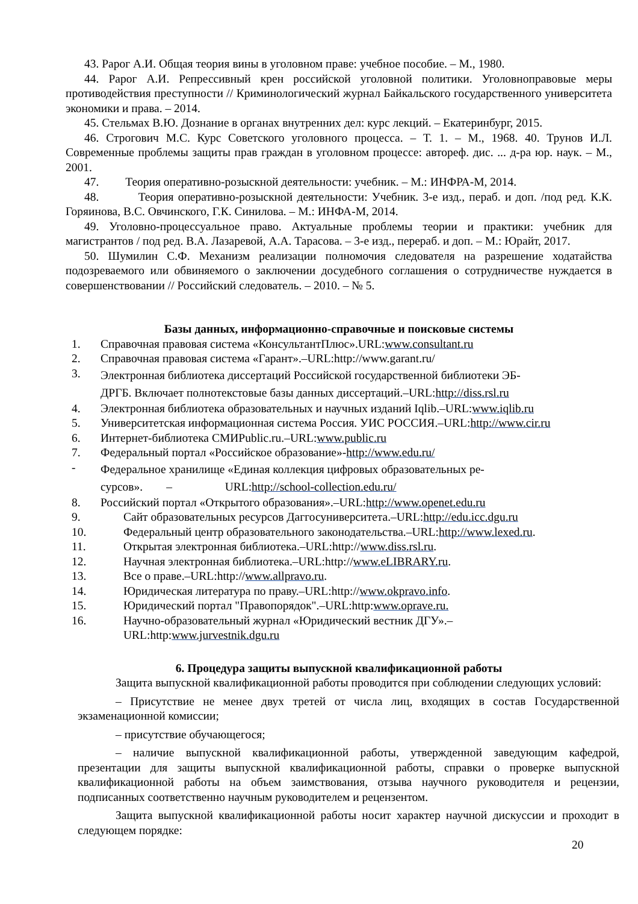43. Рарог А.И. Общая теория вины в уголовном праве: учебное пособие. – М., 1980.
44. Рарог А.И. Репрессивный крен российской уголовной политики. Уголовноправовые меры противодействия преступности // Криминологический журнал Байкальского государственного университета экономики и права. – 2014.
45. Стельмах В.Ю. Дознание в органах внутренних дел: курс лекций. – Екатеринбург, 2015.
46. Строгович М.С. Курс Советского уголовного процесса. – Т. 1. – М., 1968. 40. Трунов И.Л. Современные проблемы защиты прав граждан в уголовном процессе: автореф. дис. ... д-ра юр. наук. – М., 2001.
47. Теория оперативно-розыскной деятельности: учебник. – М.: ИНФРА-М, 2014.
48. Теория оперативно-розыскной деятельности: Учебник. 3-е изд., пераб. и доп. /под ред. К.К. Горяинова, В.С. Овчинского, Г.К. Синилова. – М.: ИНФА-М, 2014.
49. Уголовно-процессуальное право. Актуальные проблемы теории и практики: учебник для магистрантов / под ред. В.А. Лазаревой, А.А. Тарасова. – 3-е изд., перераб. и доп. – М.: Юрайт, 2017.
50. Шумилин С.Ф. Механизм реализации полномочия следователя на разрешение ходатайства подозреваемого или обвиняемого о заключении досудебного соглашения о сотрудничестве нуждается в совершенствовании // Российский следователь. – 2010. – № 5.
Базы данных, информационно-справочные и поисковые системы
1. Справочная правовая система «КонсультантПлюс».URL:www.consultant.ru
2. Справочная правовая система «Гарант».–URL:http://www.garant.ru/
3. Электронная библиотека диссертаций Российской государственной библиотеки ЭБ-
ДРГБ. Включает полнотекстовые базы данных диссертаций.–URL:http://diss.rsl.ru
4. Электронная библиотека образовательных и научных изданий Iqlib.–URL:www.iqlib.ru
5. Университетская информационная система Россия. УИС РОССИЯ.–URL:http://www.cir.ru
6. Интернет-библиотека СМИPublic.ru.–URL:www.public.ru
7. Федеральный портал «Российское образование»-http://www.edu.ru/
- Федеральное хранилище «Единая коллекция цифровых образовательных ре-
сурсов». – URL:http://school-collection.edu.ru/
8. Российский портал «Открытого образования».–URL:http://www.openet.edu.ru
9. Сайт образовательных ресурсов Даггосуниверситета.–URL:http://edu.icc.dgu.ru
10. Федеральный центр образовательного законодательства.–URL:http://www.lexed.ru.
11. Открытая электронная библиотека.–URL:http://www.diss.rsl.ru.
12. Научная электронная библиотека.–URL:http://www.eLIBRARY.ru.
13. Все о праве.–URL:http://www.allpravo.ru.
14. Юридическая литература по праву.–URL:http://www.okpravo.info.
15. Юридический портал "Правопорядок".–URL:http:www.oprave.ru.
16. Научно-образовательный журнал «Юридический вестник ДГУ».–
URL:http:www.jurvestnik.dgu.ru
6. Процедура защиты выпускной квалификационной работы
Защита выпускной квалификационной работы проводится при соблюдении следующих условий:
– Присутствие не менее двух третей от числа лиц, входящих в состав Государственной экзаменационной комиссии;
– присутствие обучающегося;
– наличие выпускной квалификационной работы, утвержденной заведующим кафедрой, презентации для защиты выпускной квалификационной работы, справки о проверке выпускной квалификационной работы на объем заимствования, отзыва научного руководителя и рецензии, подписанных соответственно научным руководителем и рецензентом.
Защита выпускной квалификационной работы носит характер научной дискуссии и проходит в следующем порядке:
20